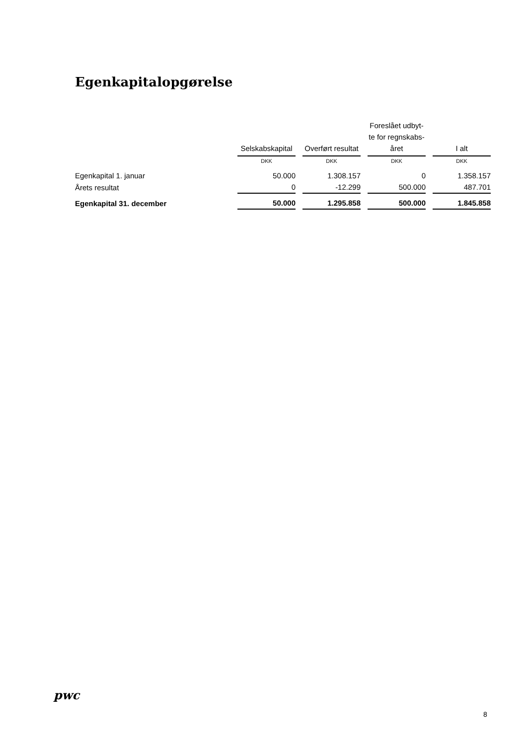Egenkapitalopgørelse
| | Selskabskapital | Overført resultat | Foreslået udbyt- te for regnskabs- året | I alt |
| --- | --- | --- | --- | --- |
| | DKK | DKK | DKK | DKK |
| Egenkapital 1. januar | 50.000 | 1.308.157 | 0 | 1.358.157 |
| Årets resultat | 0 | -12.299 | 500.000 | 487.701 |
| Egenkapital 31. december | 50.000 | 1.295.858 | 500.000 | 1.845.858 |
pwc
8